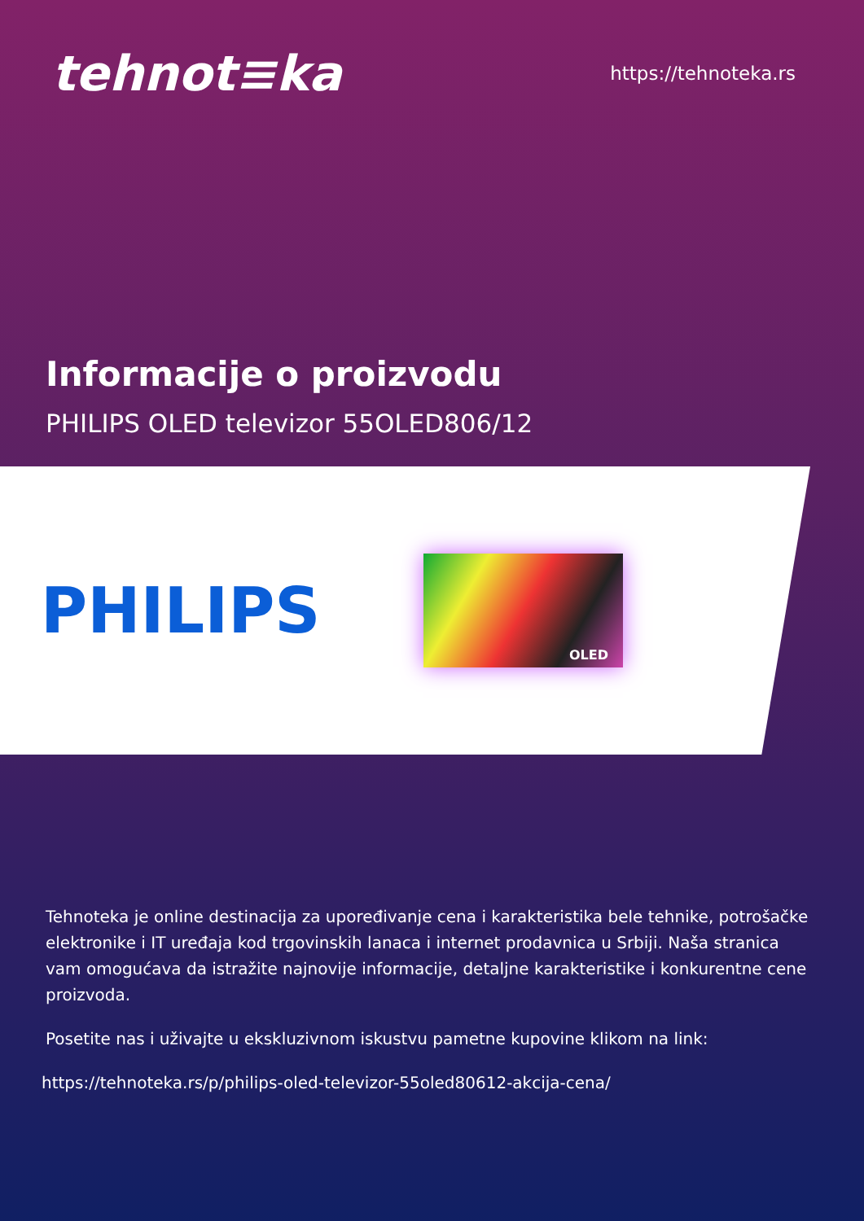tehnot≡ka
https://tehnoteka.rs
Informacije o proizvodu
PHILIPS OLED televizor 55OLED806/12
PHILIPS
OLED
Tehnoteka je online destinacija za upoređivanje cena i karakteristika bele tehnike, potrošačke elektronike i IT uređaja kod trgovinskih lanaca i internet prodavnica u Srbiji. Naša stranica vam omogućava da istražite najnovije informacije, detaljne karakteristike i konkurentne cene proizvoda.
Posetite nas i uživajte u ekskluzivnom iskustvu pametne kupovine klikom na link:
https://tehnoteka.rs/p/philips-oled-televizor-55oled80612-akcija-cena/